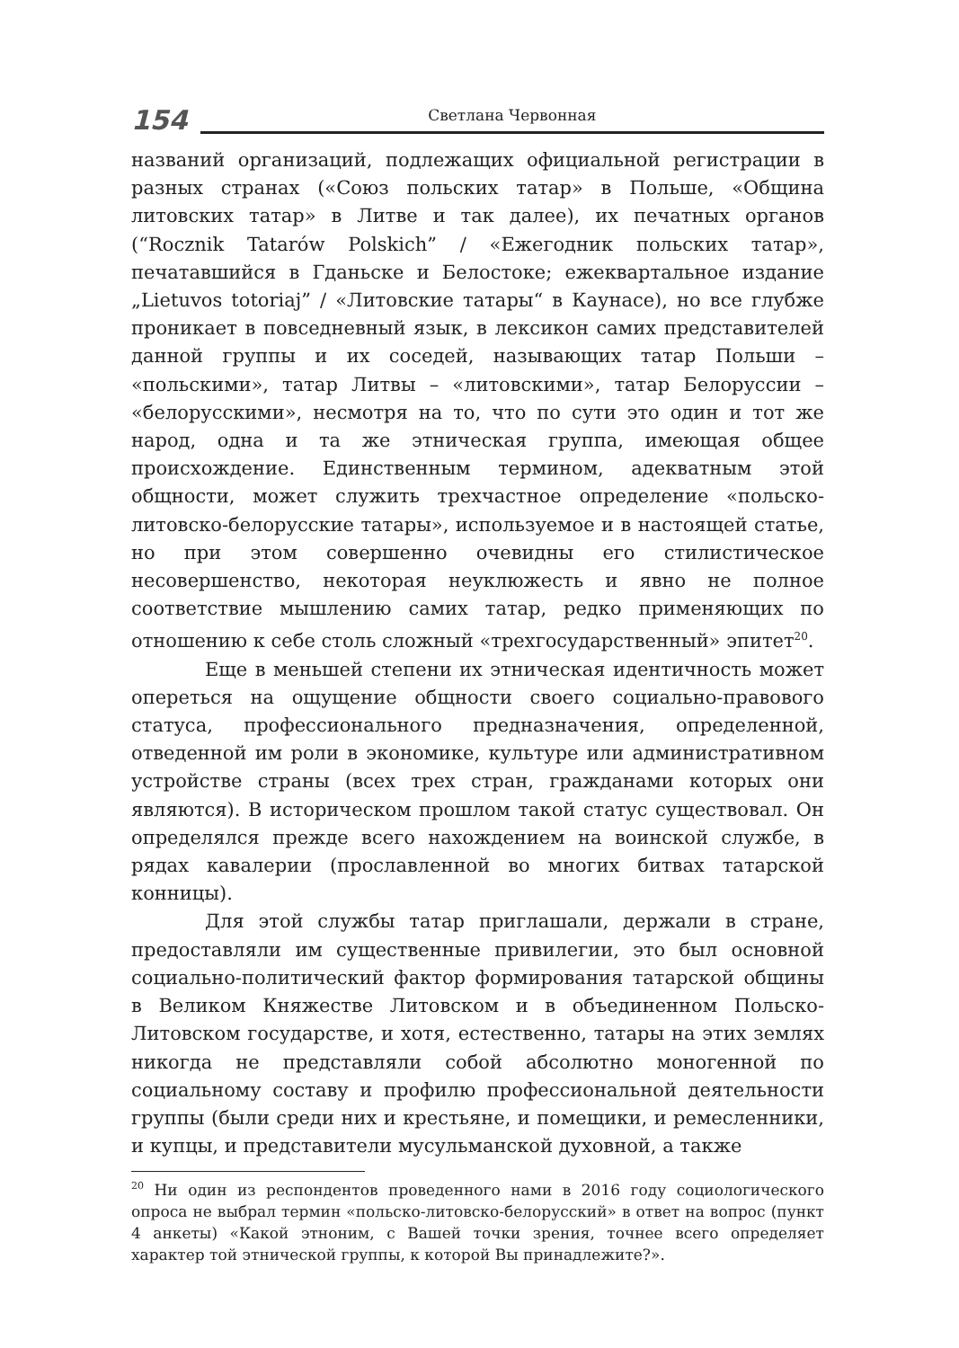154
Светлана Червонная
названий организаций, подлежащих официальной регистрации в разных странах («Союз польских татар» в Польше, «Община литовских татар» в Литве и так далее), их печатных органов (“Rocznik Tatarów Polskich” / «Ежегодник польских татар», печатавшийся в Гданьске и Белостоке; ежеквартальное издание „Lietuvos totoriaj” / «Литовские татары“ в Каунасе), но все глубже проникает в повседневный язык, в лексикон самих представителей данной группы и их соседей, называющих татар Польши – «польскими», татар Литвы – «литовскими», татар Белоруссии – «белорусскими», несмотря на то, что по сути это один и тот же народ, одна и та же этническая группа, имеющая общее происхождение. Единственным термином, адекватным этой общности, может служить трехчастное определение «польско-литовско-белорусские татары», используемое и в настоящей статье, но при этом совершенно очевидны его стилистическое несовершенство, некоторая неуклюжесть и явно не полное соответствие мышлению самих татар, редко применяющих по отношению к себе столь сложный «трехгосударственный» эпитет<sup>20</sup>.
Еще в меньшей степени их этническая идентичность может опереться на ощущение общности своего социально-правового статуса, профессионального предназначения, определенной, отведенной им роли в экономике, культуре или административном устройстве страны (всех трех стран, гражданами которых они являются). В историческом прошлом такой статус существовал. Он определялся прежде всего нахождением на воинской службе, в рядах кавалерии (прославленной во многих битвах татарской конницы).
Для этой службы татар приглашали, держали в стране, предоставляли им существенные привилегии, это был основной социально-политический фактор формирования татарской общины в Великом Княжестве Литовском и в объединенном Польско-Литовском государстве, и хотя, естественно, татары на этих землях никогда не представляли собой абсолютно моногенной по социальному составу и профилю профессиональной деятельности группы (были среди них и крестьяне, и помещики, и ремесленники, и купцы, и представители мусульманской духовной, а также
<sup>20</sup> Ни один из респондентов проведенного нами в 2016 году социологического опроса не выбрал термин «польско-литовско-белорусский» в ответ на вопрос (пункт 4 анкеты) «Какой этноним, с Вашей точки зрения, точнее всего определяет характер той этнической группы, к которой Вы принадлежите?».